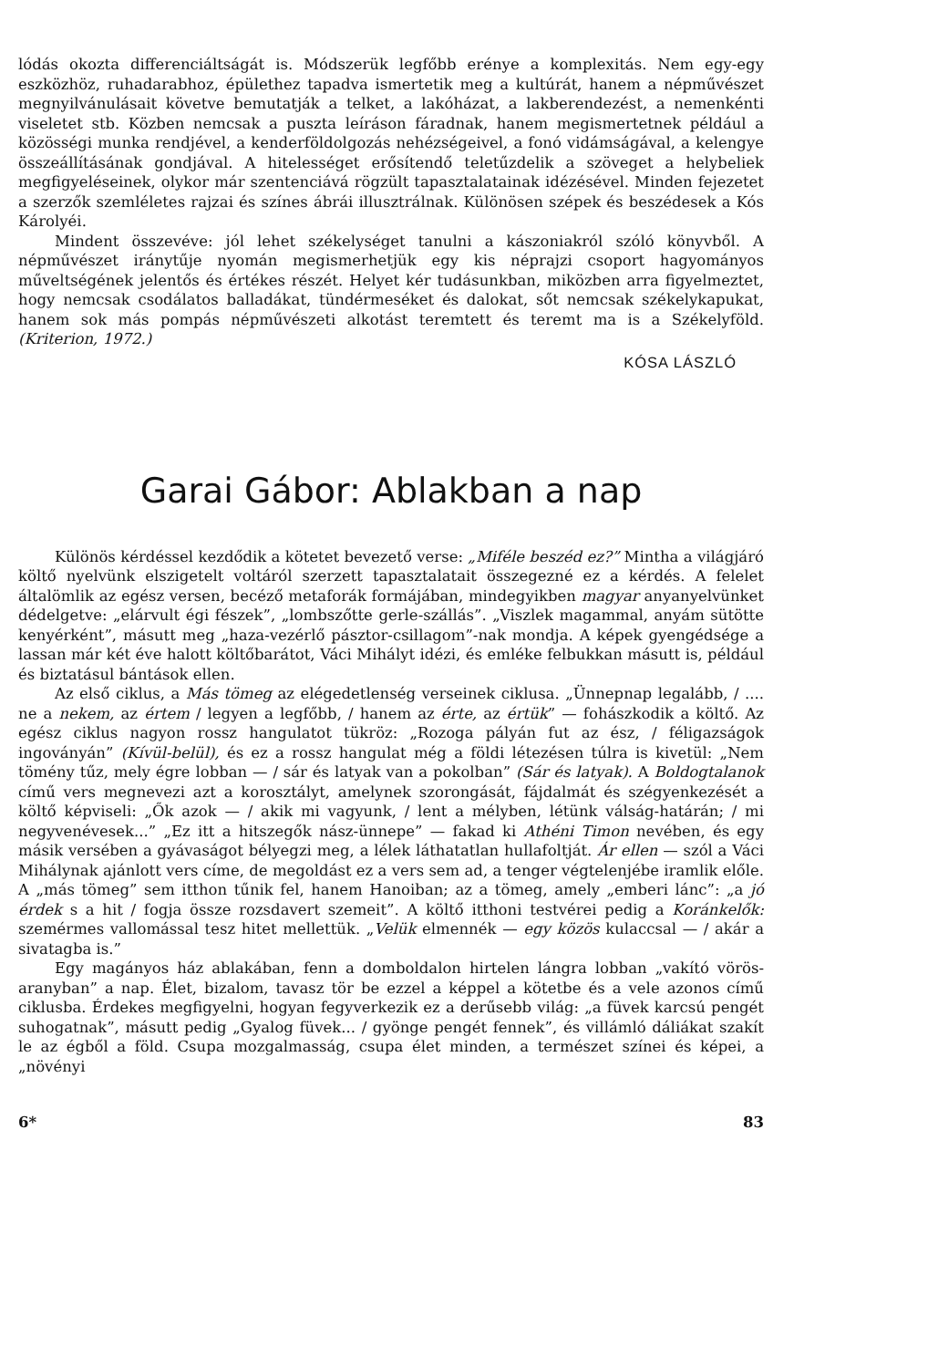lódás okozta differenciáltságát is. Módszerük legfőbb erénye a komplexitás. Nem egy-egy eszközhöz, ruhadarabhoz, épülethez tapadva ismertetik meg a kultúrát, hanem a népművészet megnyilvánulásait követve bemutatják a telket, a lakóházat, a lakberendezést, a nemenkénti viseletet stb. Közben nemcsak a puszta leíráson fáradnak, hanem megismertetnek például a közösségi munka rendjével, a kenderföldolgozás nehézségeivel, a fonó vidámságával, a kelengye összeállításának gondjával. A hitelességet erősítendő teletűzdelik a szöveget a helybeliek megfigyeléseinek, olykor már szentenciává rögzült tapasztalatainak idézésével. Minden fejezetet a szerzők szemléletes rajzai és színes ábrái illusztrálnak. Különösen szépek és beszédesek a Kós Károlyéi.
Mindent összevéve: jól lehet székelységet tanulni a kászoniakról szóló könyvből. A népművészet iránytűje nyomán megismerhetjük egy kis néprajzi csoport hagyományos műveltségének jelentős és értékes részét. Helyet kér tudásunkban, miközben arra figyelmeztet, hogy nemcsak csodálatos balladákat, tündérmeséket és dalokat, sőt nemcsak székelykapukat, hanem sok más pompás népművészeti alkotást teremtett és teremt ma is a Székelyföld. (Kriterion, 1972.)
KÓSA LÁSZLÓ
Garai Gábor: Ablakban a nap
Különös kérdéssel kezdődik a kötetet bevezető verse: „Miféle beszéd ez?” Mintha a világjáró költő nyelvünk elszigetelt voltáról szerzett tapasztalatait összegezné ez a kérdés. A felelet általömlik az egész versen, becéző metaforák formájában, mindegyikben magyar anyanyelvünket dédelgetve: „elárvult égi fészek”, „lombszőtte gerle-szállás”. „Viszlek magammal, anyám sütötte kenyérként”, másutt meg „haza-vezérlő pásztor-csillagom”-nak mondja. A képek gyengédsége a lassan már két éve halott költőbarátot, Váci Mihályt idézi, és emléke felbukkan másutt is, például és biztatásul bántások ellen.
Az első ciklus, a Más tömeg az elégedetlenség verseinek ciklusa. „Ünnepnap legalább, / .... ne a nekem, az értem / legyen a legfőbb, / hanem az érte, az értük” — fohászkodik a költő. Az egész ciklus nagyon rossz hangulatot tükröz: „Rozoga pályán fut az ész, / féligazságok ingoványán” (Kívül-belül), és ez a rossz hangulat még a földi létezésen túlra is kivetül: „Nem tömény tűz, mely égre lobban — / sár és latyak van a pokolban” (Sár és latyak). A Boldogtalanok című vers megnevezi azt a korosztályt, amelynek szorongását, fájdalmát és szégyenkezését a költő képviseli: „Ők azok — / akik mi vagyunk, / lent a mélyben, létünk válság-határán; / mi negyvenévesek...” „Ez itt a hitszegők nász-ünnepe” — fakad ki Athéni Timon nevében, és egy másik versében a gyávaságot bélyegzi meg, a lélek láthatatlan hullafoltját. Ár ellen — szól a Váci Mihálynak ajánlott vers címe, de megoldást ez a vers sem ad, a tenger végtelenjébe iramlik előle. A „más tömeg” sem itthon tűnik fel, hanem Hanoiban; az a tömeg, amely „emberi lánc”: „a jó érdek s a hit / fogja össze rozsdavert szemeit”. A költő itthoni testvérei pedig a Koránkelők: szemérmes vallomással tesz hitet mellettük. „Velük elmennék — egy közös kulaccsal — / akár a sivatagba is.”
Egy magányos ház ablakában, fenn a domboldalon hirtelen lángra lobban „vakító vörös-aranyban” a nap. Élet, bizalom, tavasz tör be ezzel a képpel a kötetbe és a vele azonos című ciklusba. Érdekes megfigyelni, hogyan fegyverkezik ez a derűsebb világ: „a füvek karcsú pengét suhogatnak”, másutt pedig „Gyalog füvek... / gyönge pengét fennek”, és villámló dáliákat szakít le az égből a föld. Csupa mozgalmasság, csupa élet minden, a természet színei és képei, a „növényi
6* 83